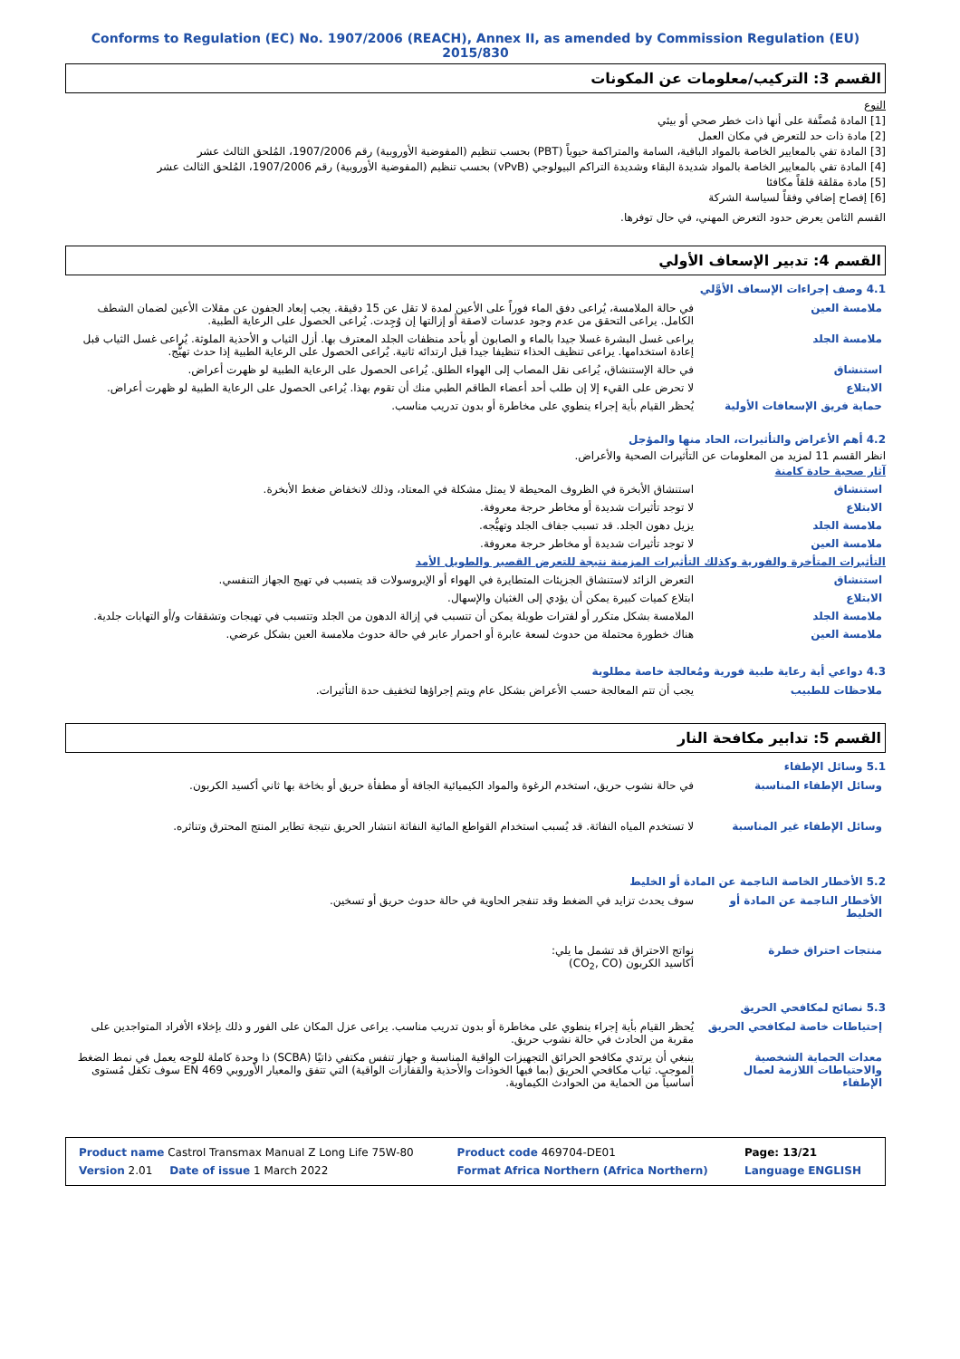Conforms to Regulation (EC) No. 1907/2006 (REACH), Annex II, as amended by Commission Regulation (EU) 2015/830
القسم 3: التركيب/معلومات عن المكونات
النوع
[1] المادة مُصنَّفة على أنها ذات خطر صحي أو بيئي
[2] مادة ذات حد للتعرض في مكان العمل
[3] المادة تفي بالمعايير الخاصة بالمواد الباقية، السامة والمتراكمة حيوياً (PBT) بحسب تنظيم (المفوضية الأوروبية) رقم 1907/2006، المُلحق الثالث عشر
[4] المادة تفي بالمعايير الخاصة بالمواد شديدة البقاء وشديدة التراكم البيولوجي (vPvB) بحسب تنظيم (المفوضية الأوروبية) رقم 1907/2006، المُلحق الثالث عشر
[5] مادة مقلقة قلقاً مكافئا
[6] إفصاح إضافي وفقاً لسياسة الشركة
القسم الثامن يعرض حدود التعرض المهني، في حال توفرها.
القسم 4: تدبير الإسعاف الأولي
4.1 وصف إجراءات الإسعاف الأوَّلي
| ملامسة العين | في حالة الملامسة، يُراعى دفق الماء فوراً على الأعين لمدة لا تقل عن 15 دقيقة. يجب إبعاد الجفون عن مقلات الأعين لضمان الشطف الكامل. يراعى التحقق من عدم وجود عدسات لاصقة أو إزالتها إن وُجِدت. يُراعى الحصول على الرعاية الطبية. |
| ملامسة الجلد | يراعى غسل البشرة غسلا جيدا بالماء و الصابون أو بأحد منظفات الجلد المعترف بها. أزل الثياب و الأحذية الملوثة. يُراعى غسل الثياب قبل إعادة استخدامها. يراعى تنظيف الحذاء تنظيفا جيدا قبل ارتدائه ثانية. يُراعى الحصول على الرعاية الطبية إذا حدث تهيُّج. |
| استنشاق | في حالة الإستنشاق، يُراعى نقل المصاب إلى الهواء الطلق. يُراعى الحصول على الرعاية الطبية لو ظهرت أعراض. |
| الابتلاع | لا تحرض على القيء إلا إن طلب أحد أعضاء الطاقم الطبي منك أن تقوم بهذا. يُراعى الحصول على الرعاية الطبية لو ظهرت أعراض. |
| حماية فريق الإسعافات الأولية | يُحظر القيام بأية إجراء ينطوي على مخاطرة أو بدون تدريب مناسب. |
4.2 أهم الأعراض والتأثيرات، الحاد منها والمؤجل
انظر القسم 11 لمزيد من المعلومات عن التأثيرات الصحية والأعراض.
آثار صحية حادة كامنة
| استنشاق | استنشاق الأبخرة في الظروف المحيطة لا يمثل مشكلة في المعتاد، وذلك لانخفاض ضغط الأبخرة. |
| الابتلاع | لا توجد تأثيرات شديدة أو مخاطر حرجة معروفة. |
| ملامسة الجلد | يزيل دهون الجلد. قد تسبب جفاف الجلد وتهيُّجه. |
| ملامسة العين | لا توجد تأثيرات شديدة أو مخاطر حرجة معروفة. |
التأثيرات المتأخرة والفورية وكذلك التأثيرات المزمنة نتيجة للتعرض القصير والطويل الأمد
| استنشاق | التعرض الزائد لاستنشاق الجزيئات المتطايرة في الهواء أو الإيروسولات قد يتسبب في تهيج الجهاز التنفسي. |
| الابتلاع | ابتلاع كميات كبيرة يمكن أن يؤدي إلى الغثيان والإسهال. |
| ملامسة الجلد | الملامسة بشكل متكرر أو لفترات طويلة يمكن أن تتسبب في إزالة الدهون من الجلد وتتسبب في تهيجات وتشققات و/أو التهابات جلدية. |
| ملامسة العين | هناك خطورة محتملة من حدوث لسعة عابرة أو احمرار عابر في حالة حدوث ملامسة العين بشكل عرضي. |
4.3 دواعي أية رعاية طبية فورية ومُعالجة خاصة مطلوبة
| ملاحظات للطبيب | يجب أن تتم المعالجة حسب الأعراض بشكل عام ويتم إجراؤها لتخفيف حدة التأثيرات. |
القسم 5: تدابير مكافحة النار
5.1 وسائل الإطفاء
| وسائل الإطفاء المناسبة | في حالة نشوب حريق، استخدم الرغوة والمواد الكيميائية الجافة أو مطفأة حريق أو بخاخة بها ثاني أكسيد الكربون. |
| وسائل الإطفاء غير المناسبة | لا تستخدم المياه النفاثة. قد يُسبب استخدام القواطع المائية النفاثة انتشار الحريق نتيجة تطاير المنتج المحترق وتناثره. |
5.2 الأخطار الخاصة الناجمة عن المادة أو الخليط
| الأخطار الناجمة عن المادة أو الخليط | سوف يحدث تزايد في الضغط وقد تنفجر الحاوية في حالة حدوث حريق أو تسخين. |
| منتجات احتراق خطرة | نواتج الاحتراق قد تشمل ما يلي: أكاسيد الكربون (CO<sub>2</sub>, CO) |
5.3 نصائح لمكافحي الحريق
| إحتياطات خاصة لمكافحي الحريق | يُحظر القيام بأية إجراء ينطوي على مخاطرة أو بدون تدريب مناسب. يراعى عزل المكان على الفور و ذلك بإخلاء الأفراد المتواجدين على مقربة من الحادث في حالة نشوب حريق. |
| معدات الحماية الشخصية والاحتياطات اللازمة لعمال الإطفاء | ينبغي أن يرتدي مكافحو الحرائق التجهيزات الواقية المناسبة و جهاز تنفس مكتفي ذاتيًا (SCBA) ذا وحدة كاملة للوجه يعمل في نمط الضغط الموجب. ثياب مكافحي الحريق (بما فيها الخوذات والأحذية والقفازات الواقية) التي تتفق والمعيار الأوروبي EN 469 سوف تكفل مُستوى أساسياً من الحماية من الحوادث الكيماوية. |
| Product name Castrol Transmax Manual Z Long Life 75W-80 | Product code 469704-DE01 | Page: 13/21 |
| Version 2.01 Date of issue 1 March 2022 | Format Africa Northern (Africa Northern) | Language ENGLISH |